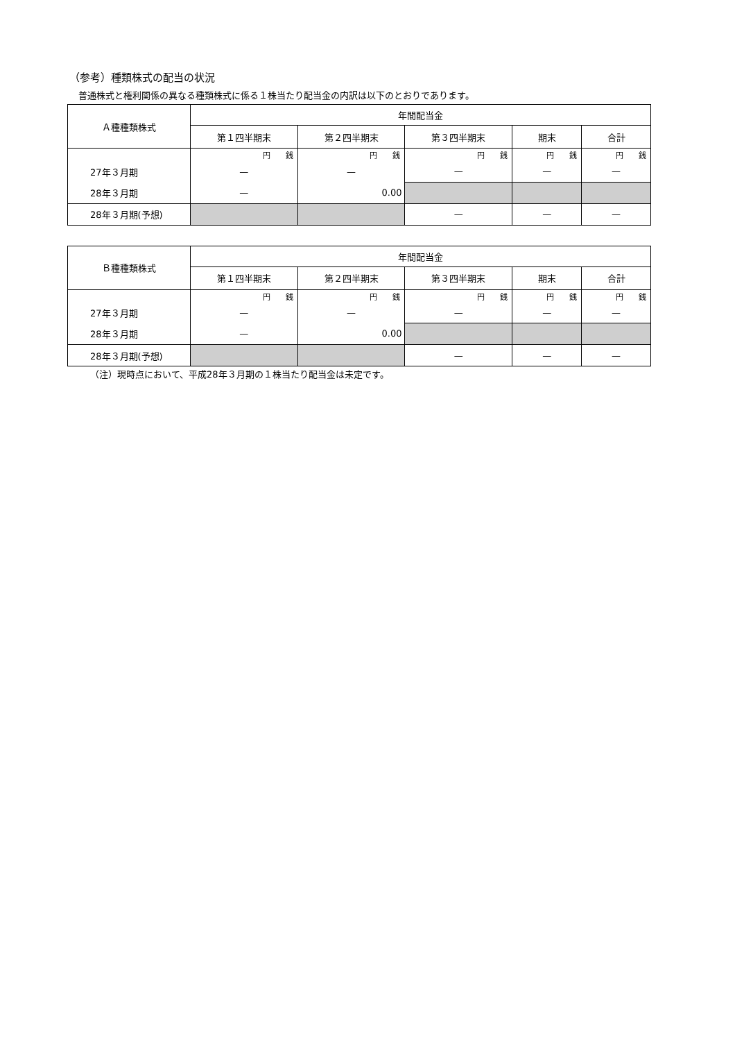（参考）種類株式の配当の状況
普通株式と権利関係の異なる種類株式に係る１株当たり配当金の内訳は以下のとおりであります。
| Ａ種種類株式 | 年間配当金 | | | | |
| --- | --- | --- | --- | --- | --- |
| | 第１四半期末 | 第２四半期末 | 第３四半期末 | 期末 | 合計 |
| | 円 銭 | 円 銭 | 円 銭 | 円 銭 | 円 銭 |
| 27年３月期 | — | — | — | — | — |
| 28年３月期 | — | 0.00 | | | |
| 28年３月期(予想) | | | — | — | — |
| Ｂ種種類株式 | 年間配当金 | | | | |
| --- | --- | --- | --- | --- | --- |
| | 第１四半期末 | 第２四半期末 | 第３四半期末 | 期末 | 合計 |
| | 円 銭 | 円 銭 | 円 銭 | 円 銭 | 円 銭 |
| 27年３月期 | — | — | — | — | — |
| 28年３月期 | — | 0.00 | | | |
| 28年３月期(予想) | | | — | — | — |
（注）現時点において、平成28年３月期の１株当たり配当金は未定です。